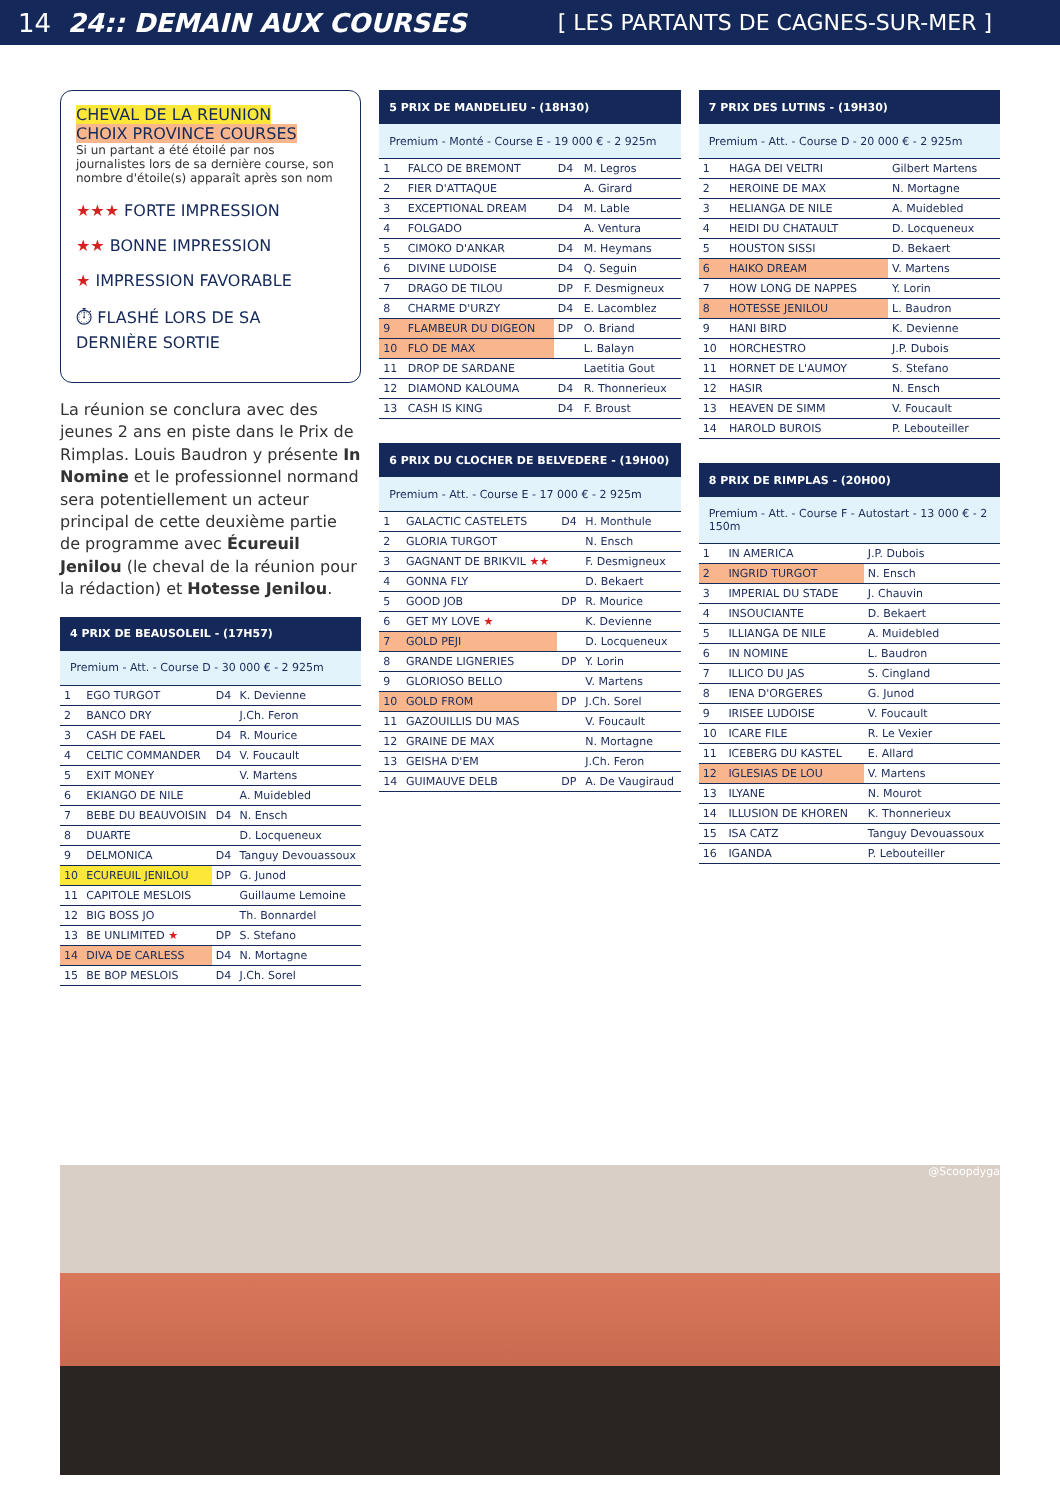14 24:: DEMAIN AUX COURSES [ LES PARTANTS DE CAGNES-SUR-MER ]
CHEVAL DE LA REUNION
CHOIX PROVINCE COURSES
Si un partant a été étoilé par nos journalistes lors de sa dernière course, son nombre d'étoile(s) apparaît après son nom
★★★ FORTE IMPRESSION
★★ BONNE IMPRESSION
★ IMPRESSION FAVORABLE
⏱ FLASHÉ LORS DE SA DERNIÈRE SORTIE
La réunion se conclura avec des jeunes 2 ans en piste dans le Prix de Rimplas. Louis Baudron y présente In Nomine et le professionnel normand sera potentiellement un acteur principal de cette deuxième partie de programme avec Écureuil Jenilou (le cheval de la réunion pour la rédaction) et Hotesse Jenilou.
| 4 PRIX DE BEAUSOLEIL - (17H57) | | | |
| --- | --- | --- | --- |
| Premium - Att. - Course D - 30 000 € - 2 925m | | | |
| 1 | EGO TURGOT | D4 | K. Devienne |
| 2 | BANCO DRY | | J.Ch. Feron |
| 3 | CASH DE FAEL | D4 | R. Mourice |
| 4 | CELTIC COMMANDER | D4 | V. Foucault |
| 5 | EXIT MONEY | | V. Martens |
| 6 | EKIANGO DE NILE | | A. Muidebled |
| 7 | BEBE DU BEAUVOISIN | D4 | N. Ensch |
| 8 | DUARTE | | D. Locqueneux |
| 9 | DELMONICA | D4 | Tanguy Devouassoux |
| 10 | ECUREUIL JENILOU | DP | G. Junod |
| 11 | CAPITOLE MESLOIS | | Guillaume Lemoine |
| 12 | BIG BOSS JO | | Th. Bonnardel |
| 13 | BE UNLIMITED ★ | DP | S. Stefano |
| 14 | DIVA DE CARLESS | D4 | N. Mortagne |
| 15 | BE BOP MESLOIS | D4 | J.Ch. Sorel |
| 5 PRIX DE MANDELIEU - (18H30) | | | |
| --- | --- | --- | --- |
| Premium - Monté - Course E - 19 000 € - 2 925m | | | |
| 1 | FALCO DE BREMONT | D4 | M. Legros |
| 2 | FIER D'ATTAQUE | | A. Girard |
| 3 | EXCEPTIONAL DREAM | D4 | M. Lable |
| 4 | FOLGADO | | A. Ventura |
| 5 | CIMOKO D'ANKAR | D4 | M. Heymans |
| 6 | DIVINE LUDOISE | D4 | Q. Seguin |
| 7 | DRAGO DE TILOU | DP | F. Desmigneux |
| 8 | CHARME D'URZY | D4 | E. Lacomblez |
| 9 | FLAMBEUR DU DIGEON | DP | O. Briand |
| 10 | FLO DE MAX | | L. Balayn |
| 11 | DROP DE SARDANE | | Laetitia Gout |
| 12 | DIAMOND KALOUMA | D4 | R. Thonnerieux |
| 13 | CASH IS KING | D4 | F. Broust |
| 6 PRIX DU CLOCHER DE BELVEDERE - (19H00) | | | |
| --- | --- | --- | --- |
| Premium - Att. - Course E - 17 000 € - 2 925m | | | |
| 1 | GALACTIC CASTELETS | D4 | H. Monthule |
| 2 | GLORIA TURGOT | | N. Ensch |
| 3 | GAGNANT DE BRIKVIL ★★ | | F. Desmigneux |
| 4 | GONNA FLY | | D. Bekaert |
| 5 | GOOD JOB | DP | R. Mourice |
| 6 | GET MY LOVE ★ | | K. Devienne |
| 7 | GOLD PEJI | | D. Locqueneux |
| 8 | GRANDE LIGNERIES | DP | Y. Lorin |
| 9 | GLORIOSO BELLO | | V. Martens |
| 10 | GOLD FROM | DP | J.Ch. Sorel |
| 11 | GAZOUILLIS DU MAS | | V. Foucault |
| 12 | GRAINE DE MAX | | N. Mortagne |
| 13 | GEISHA D'EM | | J.Ch. Feron |
| 14 | GUIMAUVE DELB | DP | A. De Vaugiraud |
| 7 PRIX DES LUTINS - (19H30) | | |
| --- | --- | --- |
| Premium - Att. - Course D - 20 000 € - 2 925m | | |
| 1 | HAGA DEI VELTRI | Gilbert Martens |
| 2 | HEROINE DE MAX | N. Mortagne |
| 3 | HELIANGA DE NILE | A. Muidebled |
| 4 | HEIDI DU CHATAULT | D. Locqueneux |
| 5 | HOUSTON SISSI | D. Bekaert |
| 6 | HAIKO DREAM | V. Martens |
| 7 | HOW LONG DE NAPPES | Y. Lorin |
| 8 | HOTESSE JENILOU | L. Baudron |
| 9 | HANI BIRD | K. Devienne |
| 10 | HORCHESTRO | J.P. Dubois |
| 11 | HORNET DE L'AUMOY | S. Stefano |
| 12 | HASIR | N. Ensch |
| 13 | HEAVEN DE SIMM | V. Foucault |
| 14 | HAROLD BUROIS | P. Lebouteiller |
| 8 PRIX DE RIMPLAS - (20H00) | | |
| --- | --- | --- |
| Premium - Att. - Course F - Autostart - 13 000 € - 2 150m | | |
| 1 | IN AMERICA | J.P. Dubois |
| 2 | INGRID TURGOT | N. Ensch |
| 3 | IMPERIAL DU STADE | J. Chauvin |
| 4 | INSOUCIANTE | D. Bekaert |
| 5 | ILLIANGA DE NILE | A. Muidebled |
| 6 | IN NOMINE | L. Baudron |
| 7 | ILLICO DU JAS | S. Cingland |
| 8 | IENA D'ORGERES | G. Junod |
| 9 | IRISEE LUDOISE | V. Foucault |
| 10 | ICARE FILE | R. Le Vexier |
| 11 | ICEBERG DU KASTEL | E. Allard |
| 12 | IGLESIAS DE LOU | V. Martens |
| 13 | ILYANE | N. Mourot |
| 14 | ILLUSION DE KHOREN | K. Thonnerieux |
| 15 | ISA CATZ | Tanguy Devouassoux |
| 16 | IGANDA | P. Lebouteiller |
@Scoopdyga